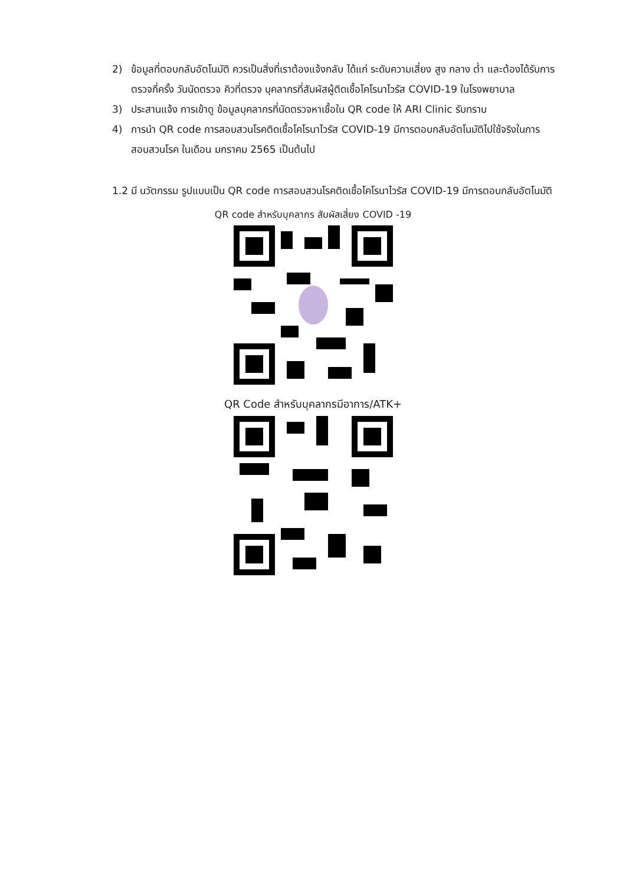2) ข้อมูลที่ตอบกลับอัตโนมัติ ควรเป็นสิ่งที่เราต้องแจ้งกลับ ได้แก่ ระดับความเสี่ยง สูง กลาง ต่ำ และต้องได้รับการตรวจกี่ครั้ง วันนัดตรวจ คิวที่ตรวจ บุคลากรที่สัมผัสผู้ติดเชื้อโคโรนาไวรัส COVID-19 ในโรงพยาบาล
3) ประสานแจ้ง การเข้าดู ข้อมูลบุคลากรที่นัดตรวจหาเชื้อใน QR code ให้ ARI Clinic รับทราบ
4) การนำ QR code การสอบสวนโรคติดเชื้อโคโรนาไวรัส COVID-19 มีการตอบกลับอัตโนมัติไปใช้จริงในการสอบสวนโรค ในเดือน มกราคม 2565 เป็นต้นไป
1.2 มี นวัตกรรม รูปแบบเป็น QR code การสอบสวนโรคติดเชื้อโคโรนาไวรัส COVID-19 มีการตอบกลับอัตโนมัติ
QR code สำหรับบุคลากร สัมผัสเสี่ยง COVID -19
QR Code สำหรับบุคลากรมีอาการ/ATK+